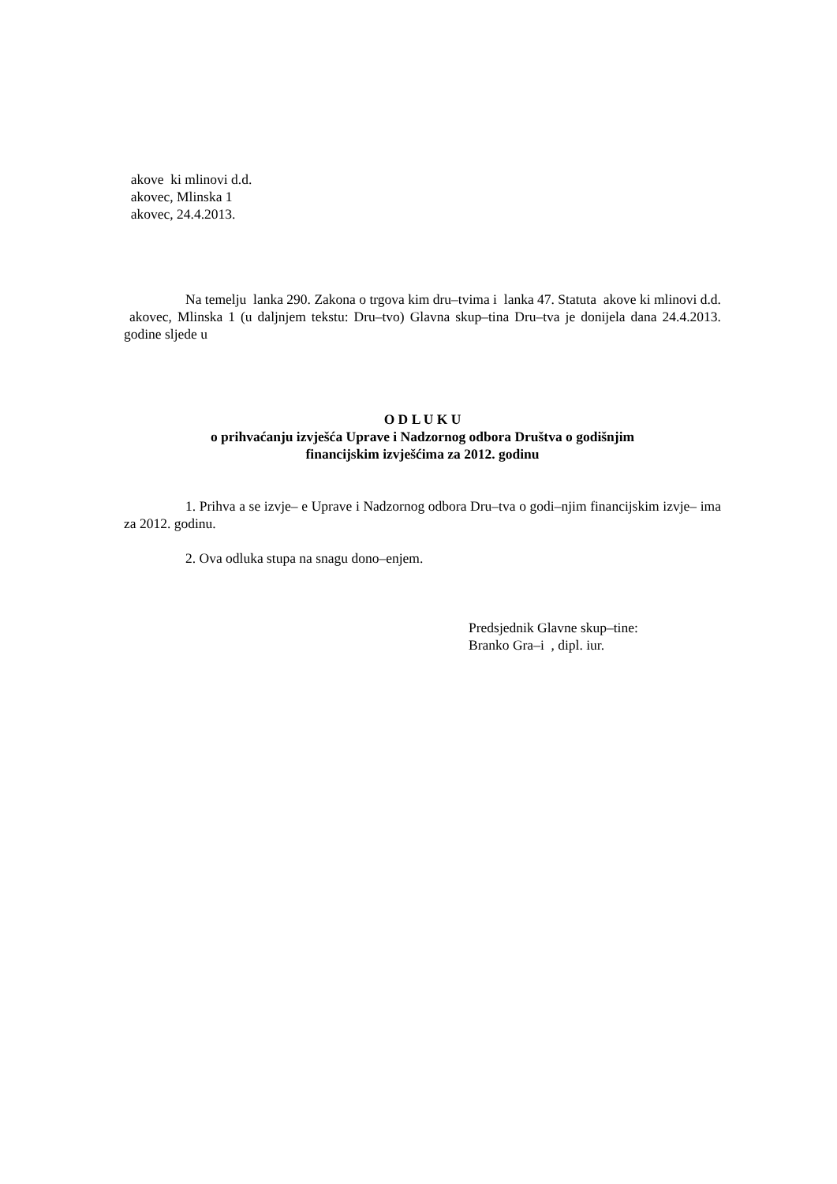akove ki mlinovi d.d.
akovec, Mlinska 1
akovec, 24.4.2013.
Na temelju lanka 290. Zakona o trgova kim dru–tvima i lanka 47. Statuta akove ki mlinovi d.d. akovec, Mlinska 1 (u daljnjem tekstu: Dru–tvo) Glavna skup–tina Dru–tva je donijela dana 24.4.2013. godine sljede u
O D L U K U
o prihvaćanju izvješća Uprave i Nadzornog odbora Društva o godišnjim
financijskim izvješćima za 2012. godinu
1. Prihva a se izvje– e Uprave i Nadzornog odbora Dru–tva o godi–njim financijskim izvje– ima za 2012. godinu.
2. Ova odluka stupa na snagu dono–enjem.
Predsjednik Glavne skup–tine:
Branko Gra–i , dipl. iur.